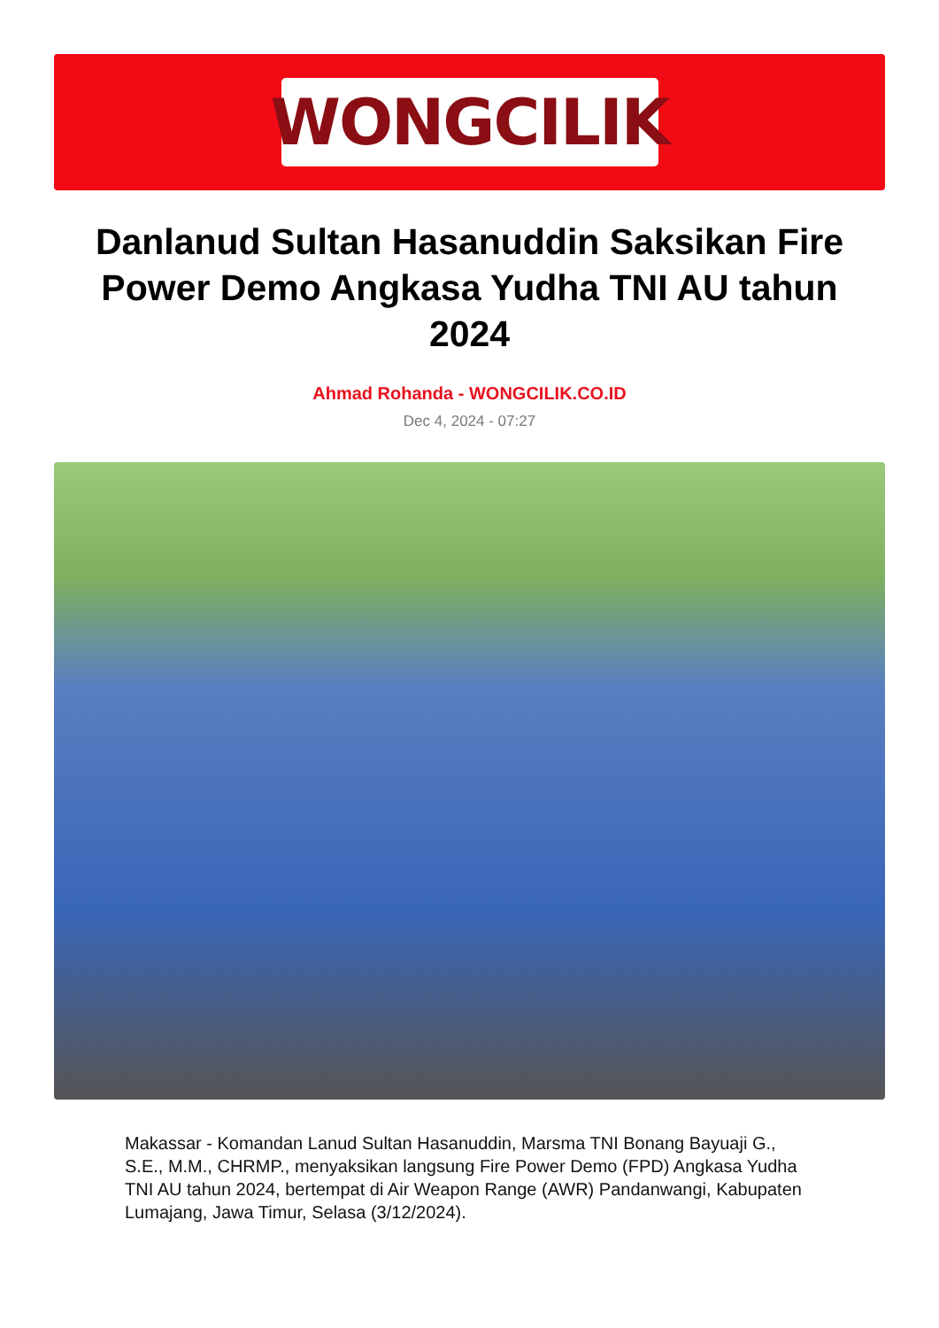WONGCILIK
Danlanud Sultan Hasanuddin Saksikan Fire Power Demo Angkasa Yudha TNI AU tahun 2024
Ahmad Rohanda - WONGCILIK.CO.ID
Dec 4, 2024 - 07:27
Makassar - Komandan Lanud Sultan Hasanuddin, Marsma TNI Bonang Bayuaji G., S.E., M.M., CHRMP., menyaksikan langsung Fire Power Demo (FPD) Angkasa Yudha TNI AU tahun 2024, bertempat di Air Weapon Range (AWR) Pandanwangi, Kabupaten Lumajang, Jawa Timur, Selasa (3/12/2024).